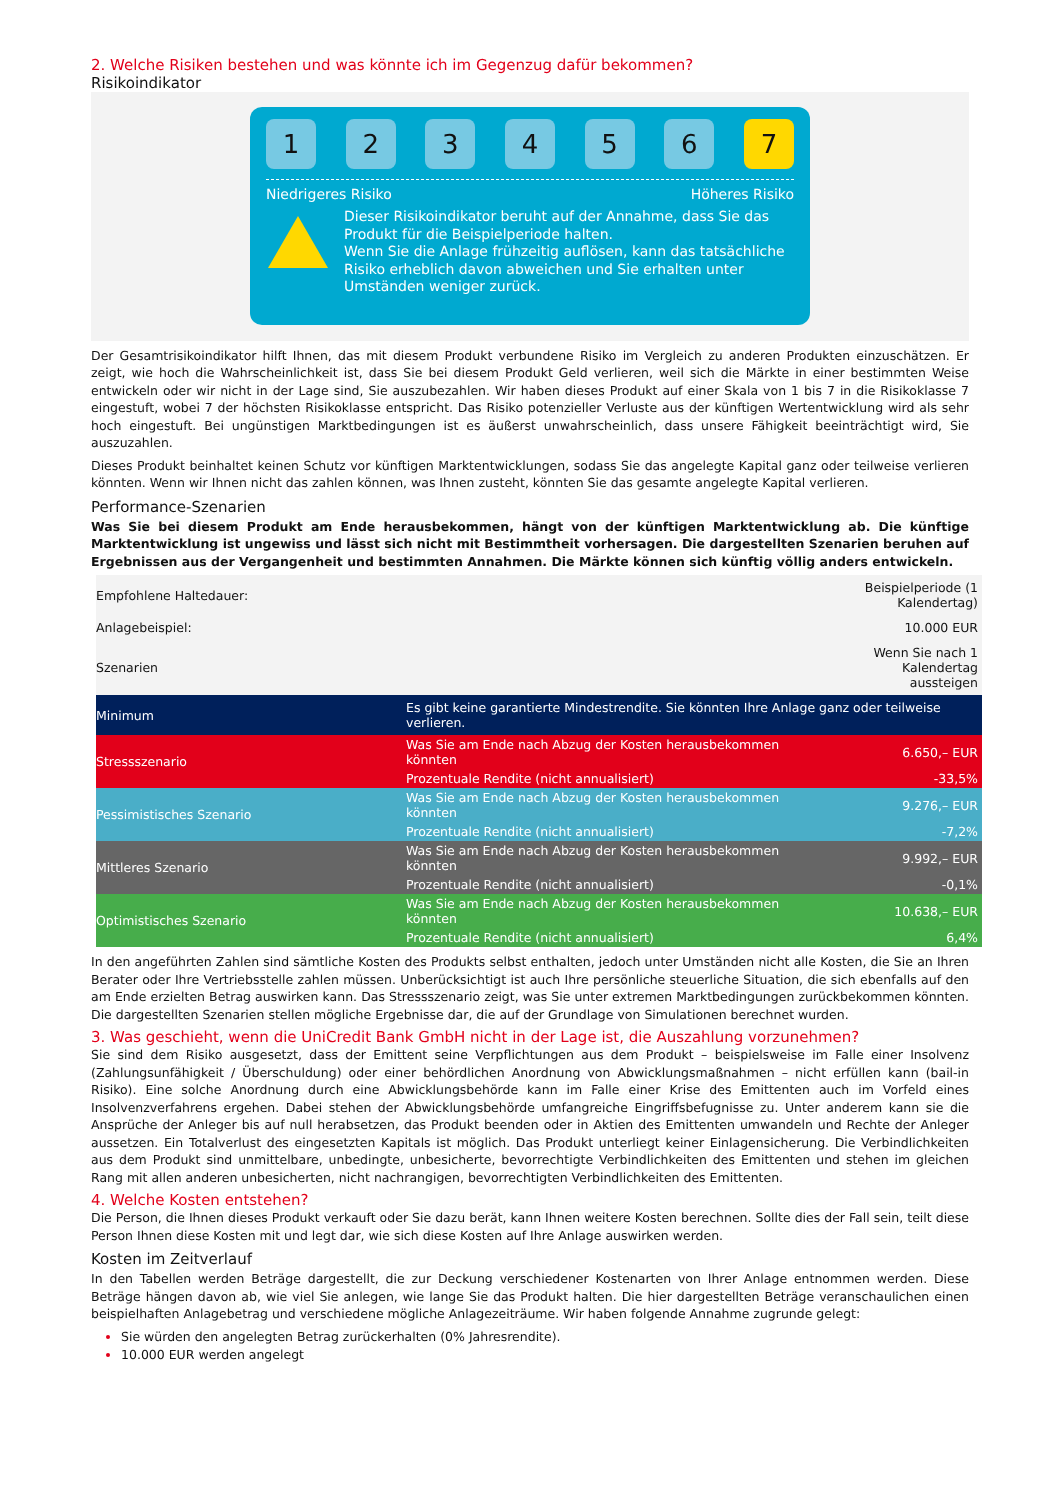2. Welche Risiken bestehen und was könnte ich im Gegenzug dafür bekommen?
Risikoindikator
1 2 3 4 5 6 7
Niedrigeres Risiko Höheres Risiko
Dieser Risikoindikator beruht auf der Annahme, dass Sie das Produkt für die Beispielperiode halten.
Wenn Sie die Anlage frühzeitig auflösen, kann das tatsächliche Risiko erheblich davon abweichen und Sie erhalten unter Umständen weniger zurück.
Der Gesamtrisikoindikator hilft Ihnen, das mit diesem Produkt verbundene Risiko im Vergleich zu anderen Produkten einzuschätzen. Er zeigt, wie hoch die Wahrscheinlichkeit ist, dass Sie bei diesem Produkt Geld verlieren, weil sich die Märkte in einer bestimmten Weise entwickeln oder wir nicht in der Lage sind, Sie auszubezahlen. Wir haben dieses Produkt auf einer Skala von 1 bis 7 in die Risikoklasse 7 eingestuft, wobei 7 der höchsten Risikoklasse entspricht. Das Risiko potenzieller Verluste aus der künftigen Wertentwicklung wird als sehr hoch eingestuft. Bei ungünstigen Marktbedingungen ist es äußerst unwahrscheinlich, dass unsere Fähigkeit beeinträchtigt wird, Sie auszuzahlen.
Dieses Produkt beinhaltet keinen Schutz vor künftigen Marktentwicklungen, sodass Sie das angelegte Kapital ganz oder teilweise verlieren könnten. Wenn wir Ihnen nicht das zahlen können, was Ihnen zusteht, könnten Sie das gesamte angelegte Kapital verlieren.
Performance-Szenarien
Was Sie bei diesem Produkt am Ende herausbekommen, hängt von der künftigen Marktentwicklung ab. Die künftige Marktentwicklung ist ungewiss und lässt sich nicht mit Bestimmtheit vorhersagen. Die dargestellten Szenarien beruhen auf Ergebnissen aus der Vergangenheit und bestimmten Annahmen. Die Märkte können sich künftig völlig anders entwickeln.
| Empfohlene Haltedauer: | | Beispielperiode (1 Kalendertag) |
| Anlagebeispiel: | | 10.000 EUR |
| Szenarien | | Wenn Sie nach 1 Kalendertag aussteigen |
| Minimum | Es gibt keine garantierte Mindestrendite. Sie könnten Ihre Anlage ganz oder teilweise verlieren. | |
| Stressszenario | Was Sie am Ende nach Abzug der Kosten herausbekommen könnten | 6.650,– EUR |
| | Prozentuale Rendite (nicht annualisiert) | -33,5% |
| Pessimistisches Szenario | Was Sie am Ende nach Abzug der Kosten herausbekommen könnten | 9.276,– EUR |
| | Prozentuale Rendite (nicht annualisiert) | -7,2% |
| Mittleres Szenario | Was Sie am Ende nach Abzug der Kosten herausbekommen könnten | 9.992,– EUR |
| | Prozentuale Rendite (nicht annualisiert) | -0,1% |
| Optimistisches Szenario | Was Sie am Ende nach Abzug der Kosten herausbekommen könnten | 10.638,– EUR |
| | Prozentuale Rendite (nicht annualisiert) | 6,4% |
In den angeführten Zahlen sind sämtliche Kosten des Produkts selbst enthalten, jedoch unter Umständen nicht alle Kosten, die Sie an Ihren Berater oder Ihre Vertriebsstelle zahlen müssen. Unberücksichtigt ist auch Ihre persönliche steuerliche Situation, die sich ebenfalls auf den am Ende erzielten Betrag auswirken kann. Das Stressszenario zeigt, was Sie unter extremen Marktbedingungen zurückbekommen könnten. Die dargestellten Szenarien stellen mögliche Ergebnisse dar, die auf der Grundlage von Simulationen berechnet wurden.
3. Was geschieht, wenn die UniCredit Bank GmbH nicht in der Lage ist, die Auszahlung vorzunehmen?
Sie sind dem Risiko ausgesetzt, dass der Emittent seine Verpflichtungen aus dem Produkt – beispielsweise im Falle einer Insolvenz (Zahlungsunfähigkeit / Überschuldung) oder einer behördlichen Anordnung von Abwicklungsmaßnahmen – nicht erfüllen kann (bail-in Risiko). Eine solche Anordnung durch eine Abwicklungsbehörde kann im Falle einer Krise des Emittenten auch im Vorfeld eines Insolvenzverfahrens ergehen. Dabei stehen der Abwicklungsbehörde umfangreiche Eingriffsbefugnisse zu. Unter anderem kann sie die Ansprüche der Anleger bis auf null herabsetzen, das Produkt beenden oder in Aktien des Emittenten umwandeln und Rechte der Anleger aussetzen. Ein Totalverlust des eingesetzten Kapitals ist möglich. Das Produkt unterliegt keiner Einlagensicherung. Die Verbindlichkeiten aus dem Produkt sind unmittelbare, unbedingte, unbesicherte, bevorrechtigte Verbindlichkeiten des Emittenten und stehen im gleichen Rang mit allen anderen unbesicherten, nicht nachrangigen, bevorrechtigten Verbindlichkeiten des Emittenten.
4. Welche Kosten entstehen?
Die Person, die Ihnen dieses Produkt verkauft oder Sie dazu berät, kann Ihnen weitere Kosten berechnen. Sollte dies der Fall sein, teilt diese Person Ihnen diese Kosten mit und legt dar, wie sich diese Kosten auf Ihre Anlage auswirken werden.
Kosten im Zeitverlauf
In den Tabellen werden Beträge dargestellt, die zur Deckung verschiedener Kostenarten von Ihrer Anlage entnommen werden. Diese Beträge hängen davon ab, wie viel Sie anlegen, wie lange Sie das Produkt halten. Die hier dargestellten Beträge veranschaulichen einen beispielhaften Anlagebetrag und verschiedene mögliche Anlagezeiträume. Wir haben folgende Annahme zugrunde gelegt:
Sie würden den angelegten Betrag zurückerhalten (0% Jahresrendite).
10.000 EUR werden angelegt